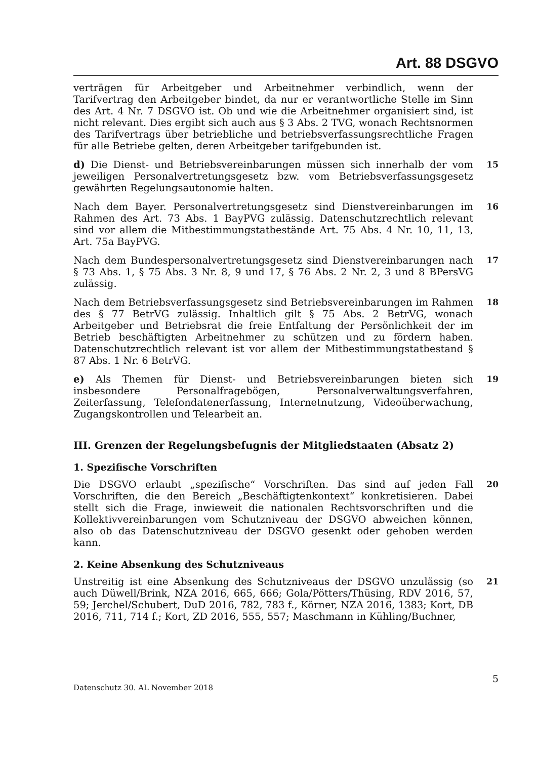Art. 88 DSGVO
verträgen für Arbeitgeber und Arbeitnehmer verbindlich, wenn der Tarifvertrag den Arbeitgeber bindet, da nur er verantwortliche Stelle im Sinn des Art. 4 Nr. 7 DSGVO ist. Ob und wie die Arbeitnehmer organisiert sind, ist nicht relevant. Dies ergibt sich auch aus § 3 Abs. 2 TVG, wonach Rechtsnormen des Tarifvertrags über betriebliche und betriebsverfassungsrechtliche Fragen für alle Betriebe gelten, deren Arbeitgeber tarifgebunden ist.
d) Die Dienst- und Betriebsvereinbarungen müssen sich innerhalb der vom jeweiligen Personalvertretungsgesetz bzw. vom Betriebsverfassungsgesetz gewährten Regelungsautonomie halten.
15
Nach dem Bayer. Personalvertretungsgesetz sind Dienstvereinbarungen im Rahmen des Art. 73 Abs. 1 BayPVG zulässig. Datenschutzrechtlich relevant sind vor allem die Mitbestimmungstatbestände Art. 75 Abs. 4 Nr. 10, 11, 13, Art. 75a BayPVG.
16
Nach dem Bundespersonalvertretungsgesetz sind Dienstvereinbarungen nach § 73 Abs. 1, § 75 Abs. 3 Nr. 8, 9 und 17, § 76 Abs. 2 Nr. 2, 3 und 8 BPersVG zulässig.
17
Nach dem Betriebsverfassungsgesetz sind Betriebsvereinbarungen im Rahmen des § 77 BetrVG zulässig. Inhaltlich gilt § 75 Abs. 2 BetrVG, wonach Arbeitgeber und Betriebsrat die freie Entfaltung der Persönlichkeit der im Betrieb beschäftigten Arbeitnehmer zu schützen und zu fördern haben. Datenschutzrechtlich relevant ist vor allem der Mitbestimmungstatbestand § 87 Abs. 1 Nr. 6 BetrVG.
18
e) Als Themen für Dienst- und Betriebsvereinbarungen bieten sich insbesondere Personalfragebögen, Personalverwaltungsverfahren, Zeiterfassung, Telefondatenerfassung, Internetnutzung, Videoüberwachung, Zugangskontrollen und Telearbeit an.
19
III. Grenzen der Regelungsbefugnis der Mitgliedstaaten (Absatz 2)
1. Spezifische Vorschriften
Die DSGVO erlaubt „spezifische“ Vorschriften. Das sind auf jeden Fall Vorschriften, die den Bereich „Beschäftigtenkontext“ konkretisieren. Dabei stellt sich die Frage, inwieweit die nationalen Rechtsvorschriften und die Kollektivvereinbarungen vom Schutzniveau der DSGVO abweichen können, also ob das Datenschutzniveau der DSGVO gesenkt oder gehoben werden kann.
20
2. Keine Absenkung des Schutzniveaus
Unstreitig ist eine Absenkung des Schutzniveaus der DSGVO unzulässig (so auch Düwell/Brink, NZA 2016, 665, 666; Gola/Pötters/Thüsing, RDV 2016, 57, 59; Jerchel/Schubert, DuD 2016, 782, 783 f., Körner, NZA 2016, 1383; Kort, DB 2016, 711, 714 f.; Kort, ZD 2016, 555, 557; Maschmann in Kühling/Buchner,
21
Datenschutz 30. AL November 2018 5